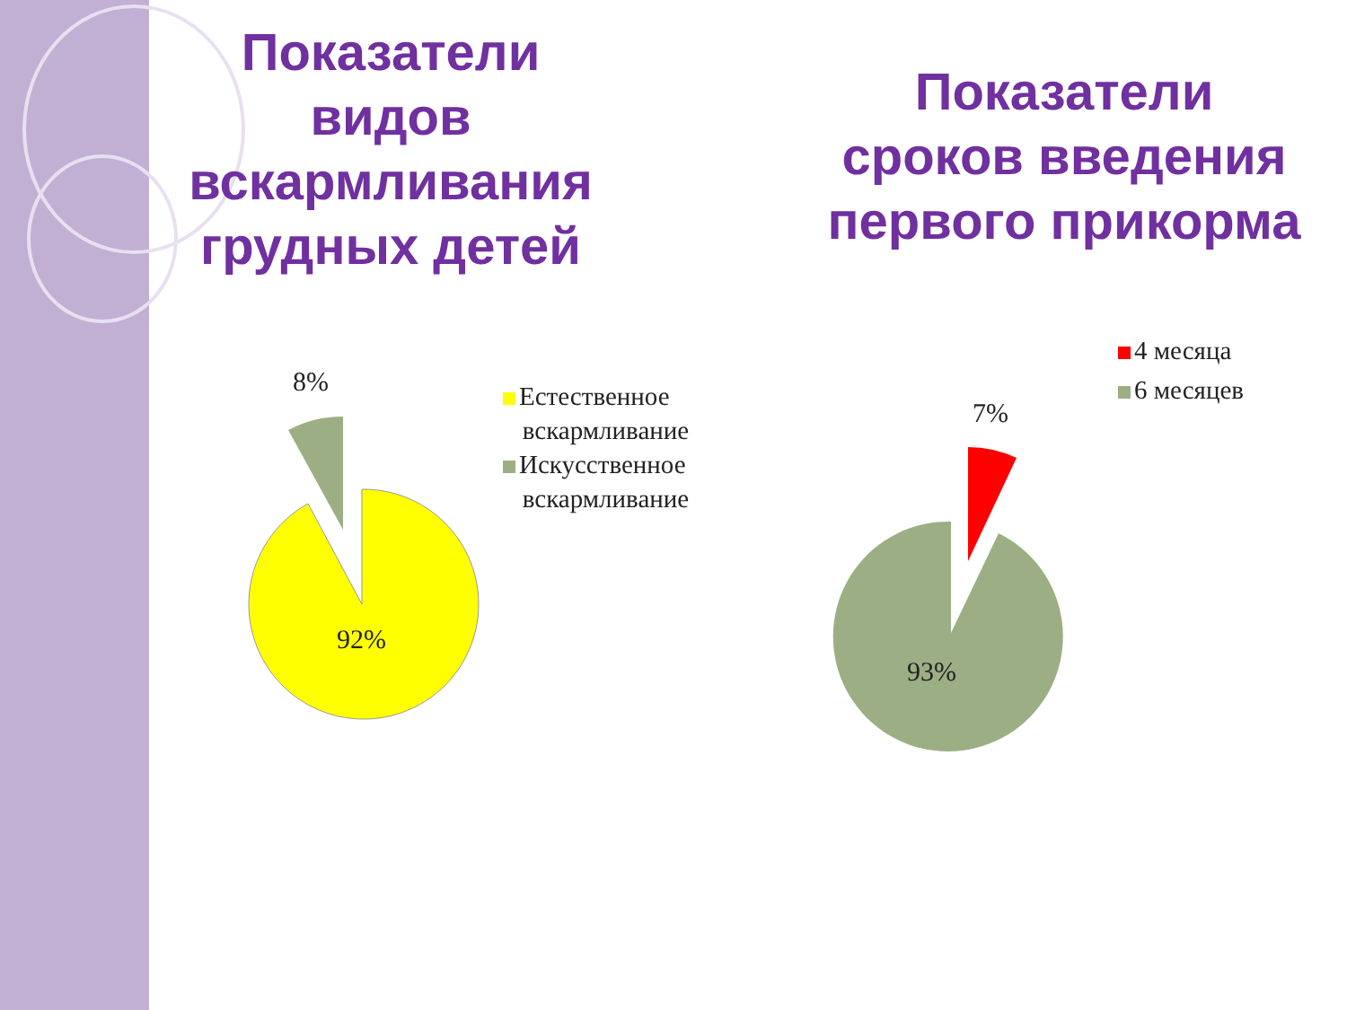Показатели видов вскармливания грудных детей
Показатели сроков введения первого прикорма
8%
92%
Естественное
вскармливание
Искусственное
вскармливание
7%
93%
4 месяца
6 месяцев